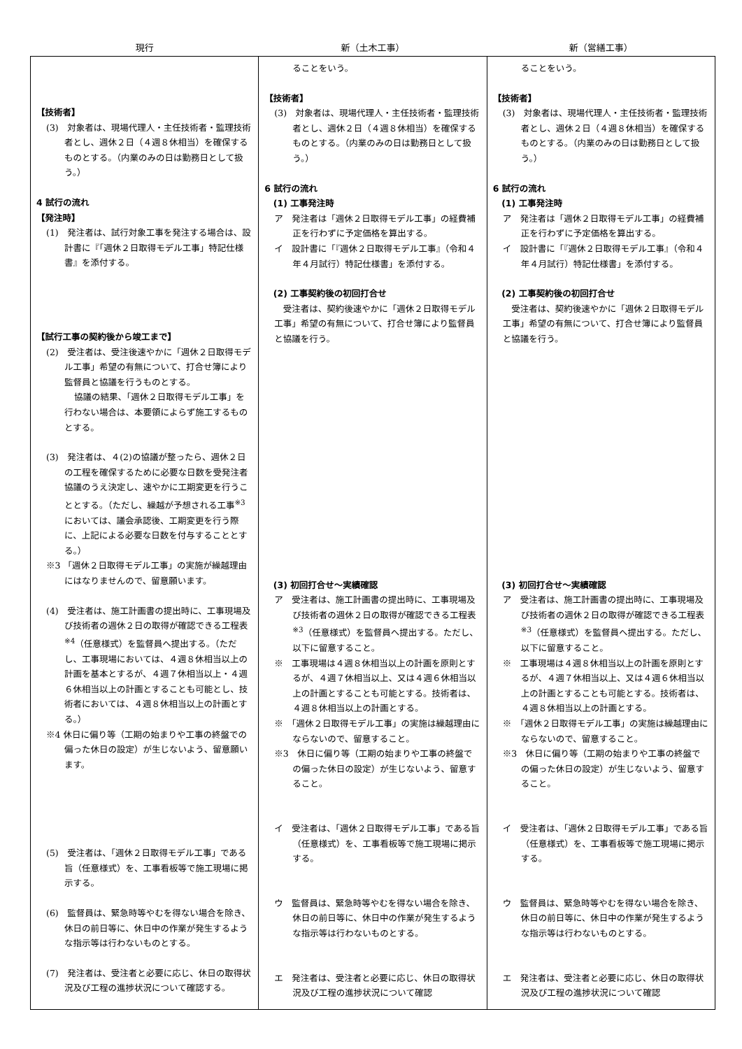| 現行 | 新（土木工事） | 新（営繕工事） |
| --- | --- | --- |
| 【技術者】 (3) 対象者は、現場代理人・主任技術者・監理技術者とし、週休２日（４週８休相当）を確保するものとする。（内業のみの日は勤務日として扱う。） 4 試行の流れ 【発注時】 (1) 発注者は、試行対象工事を発注する場合は、設計書に『「週休２日取得モデル工事」特記仕様書』を添付する。 【試行工事の契約後から竣工まで】 (2) 受注者は、受注後速やかに「週休２日取得モデル工事」希望の有無について、打合せ簿により監督員と協議を行うものとする。 協議の結果、「週休２日取得モデル工事」を行わない場合は、本要領によらず施工するものとする。 (3) 発注者は、４(2)の協議が整ったら、週休２日の工程を確保するために必要な日数を受発注者協議のうえ決定し、速やかに工期変更を行うこととする。（ただし、繰越が予想される工事<sup>※3</sup> においては、議会承認後、工期変更を行う際に、上記による必要な日数を付与することとする。） ※3 「週休２日取得モデル工事」の実施が繰越理由にはなりませんので、留意願います。 (4) 受注者は、施工計画書の提出時に、工事現場及び技術者の週休２日の取得が確認できる工程表<sup>※4</sup>（任意様式）を監督員へ提出する。（ただし、工事現場においては、４週８休相当以上の計画を基本とするが、４週７休相当以上・４週６休相当以上の計画とすることも可能とし、技術者においては、４週８休相当以上の計画とする。） ※4 休日に偏り等（工期の始まりや工事の終盤での偏った休日の設定）が生じないよう、留意願います。 (5) 受注者は、「週休２日取得モデル工事」である旨（任意様式）を、工事看板等で施工現場に掲示する。 (6) 監督員は、緊急時等やむを得ない場合を除き、休日の前日等に、休日中の作業が発生するような指示等は行わないものとする。 (7) 発注者は、受注者と必要に応じ、休日の取得状況及び工程の進捗状況について確認する。 | ることをいう。 【技術者】 (3) 対象者は、現場代理人・主任技術者・監理技術者とし、週休２日（４週８休相当）を確保するものとする。（内業のみの日は勤務日として扱う。） 6 試行の流れ (1) 工事発注時 ア 発注者は「週休２日取得モデル工事」の経費補正を行わずに予定価格を算出する。 イ 設計書に「『週休２日取得モデル工事』（令和４年４月試行）特記仕様書」を添付する。 (2) 工事契約後の初回打合せ 受注者は、契約後速やかに「週休２日取得モデル工事」希望の有無について、打合せ簿により監督員と協議を行う。 (3) 初回打合せ～実績確認 ア 受注者は、施工計画書の提出時に、工事現場及び技術者の週休２日の取得が確認できる工程表<sup>※3</sup>（任意様式）を監督員へ提出する。ただし、以下に留意すること。 ※ 工事現場は４週８休相当以上の計画を原則とするが、４週７休相当以上、又は４週６休相当以上の計画とすることも可能とする。技術者は、４週８休相当以上の計画とする。 ※ 「週休２日取得モデル工事」の実施は繰越理由にならないので、留意すること。 ※3 休日に偏り等（工期の始まりや工事の終盤での偏った休日の設定）が生じないよう、留意すること。 イ 受注者は、「週休２日取得モデル工事」である旨（任意様式）を、工事看板等で施工現場に掲示する。 ウ 監督員は、緊急時等やむを得ない場合を除き、休日の前日等に、休日中の作業が発生するような指示等は行わないものとする。 エ 発注者は、受注者と必要に応じ、休日の取得状況及び工程の進捗状況について確認 | ることをいう。 【技術者】 (3) 対象者は、現場代理人・主任技術者・監理技術者とし、週休２日（４週８休相当）を確保するものとする。（内業のみの日は勤務日として扱う。） 6 試行の流れ (1) 工事発注時 ア 発注者は「週休２日取得モデル工事」の経費補正を行わずに予定価格を算出する。 イ 設計書に「『週休２日取得モデル工事』（令和４年４月試行）特記仕様書」を添付する。 (2) 工事契約後の初回打合せ 受注者は、契約後速やかに「週休２日取得モデル工事」希望の有無について、打合せ簿により監督員と協議を行う。 (3) 初回打合せ～実績確認 ア 受注者は、施工計画書の提出時に、工事現場及び技術者の週休２日の取得が確認できる工程表<sup>※3</sup>（任意様式）を監督員へ提出する。ただし、以下に留意すること。 ※ 工事現場は４週８休相当以上の計画を原則とするが、４週７休相当以上、又は４週６休相当以上の計画とすることも可能とする。技術者は、４週８休相当以上の計画とする。 ※ 「週休２日取得モデル工事」の実施は繰越理由にならないので、留意すること。 ※3 休日に偏り等（工期の始まりや工事の終盤での偏った休日の設定）が生じないよう、留意すること。 イ 受注者は、「週休２日取得モデル工事」である旨（任意様式）を、工事看板等で施工現場に掲示する。 ウ 監督員は、緊急時等やむを得ない場合を除き、休日の前日等に、休日中の作業が発生するような指示等は行わないものとする。 エ 発注者は、受注者と必要に応じ、休日の取得状況及び工程の進捗状況について確認 |